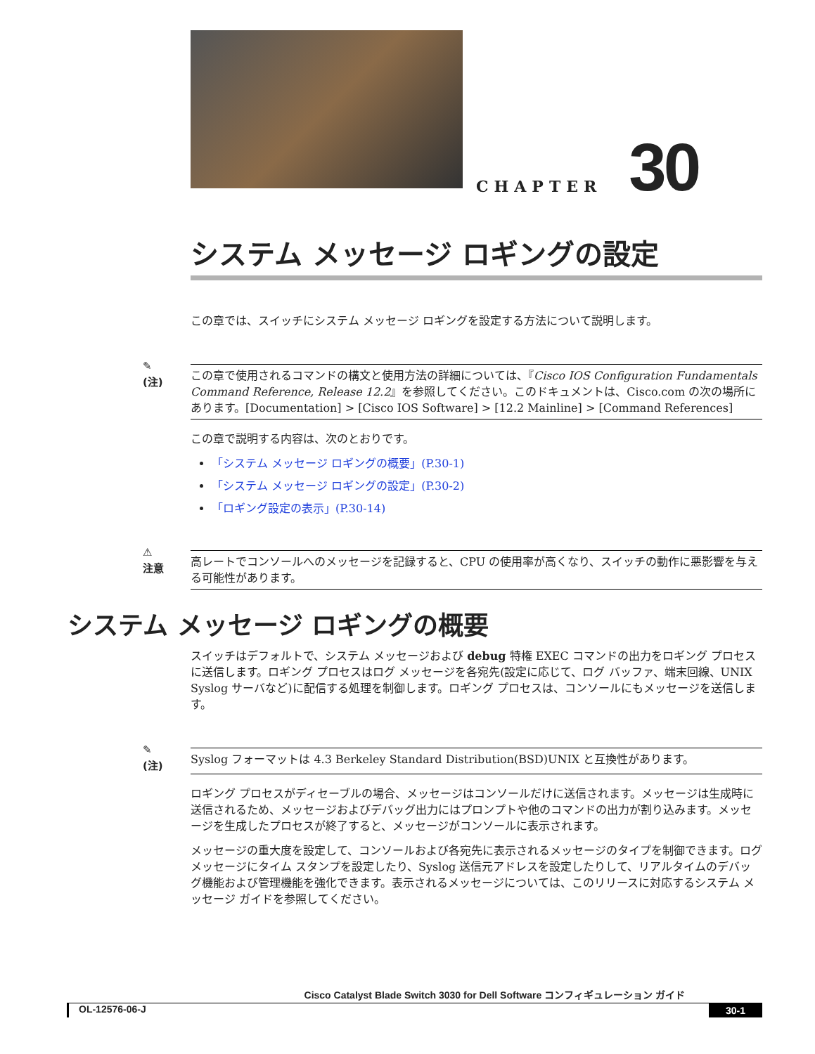CHAPTER 30
システム メッセージ ロギングの設定
この章では、スイッチにシステム メッセージ ロギングを設定する方法について説明します。
✎
(注)
この章で使用されるコマンドの構文と使用方法の詳細については、『Cisco IOS Configuration Fundamentals Command Reference, Release 12.2』を参照してください。このドキュメントは、Cisco.com の次の場所にあります。[Documentation] > [Cisco IOS Software] > [12.2 Mainline] > [Command References]
この章で説明する内容は、次のとおりです。
「システム メッセージ ロギングの概要」(P.30-1)
「システム メッセージ ロギングの設定」(P.30-2)
「ロギング設定の表示」(P.30-14)
⚠
注意
高レートでコンソールへのメッセージを記録すると、CPU の使用率が高くなり、スイッチの動作に悪影響を与える可能性があります。
システム メッセージ ロギングの概要
スイッチはデフォルトで、システム メッセージおよび debug 特権 EXEC コマンドの出力をロギング プロセスに送信します。ロギング プロセスはログ メッセージを各宛先(設定に応じて、ログ バッファ、端末回線、UNIX Syslog サーバなど)に配信する処理を制御します。ロギング プロセスは、コンソールにもメッセージを送信します。
✎
(注)
Syslog フォーマットは 4.3 Berkeley Standard Distribution(BSD)UNIX と互換性があります。
ロギング プロセスがディセーブルの場合、メッセージはコンソールだけに送信されます。メッセージは生成時に送信されるため、メッセージおよびデバッグ出力にはプロンプトや他のコマンドの出力が割り込みます。メッセージを生成したプロセスが終了すると、メッセージがコンソールに表示されます。
メッセージの重大度を設定して、コンソールおよび各宛先に表示されるメッセージのタイプを制御できます。ログ メッセージにタイム スタンプを設定したり、Syslog 送信元アドレスを設定したりして、リアルタイムのデバッグ機能および管理機能を強化できます。表示されるメッセージについては、このリリースに対応するシステム メッセージ ガイドを参照してください。
Cisco Catalyst Blade Switch 3030 for Dell Software コンフィギュレーション ガイド
OL-12576-06-J 30-1